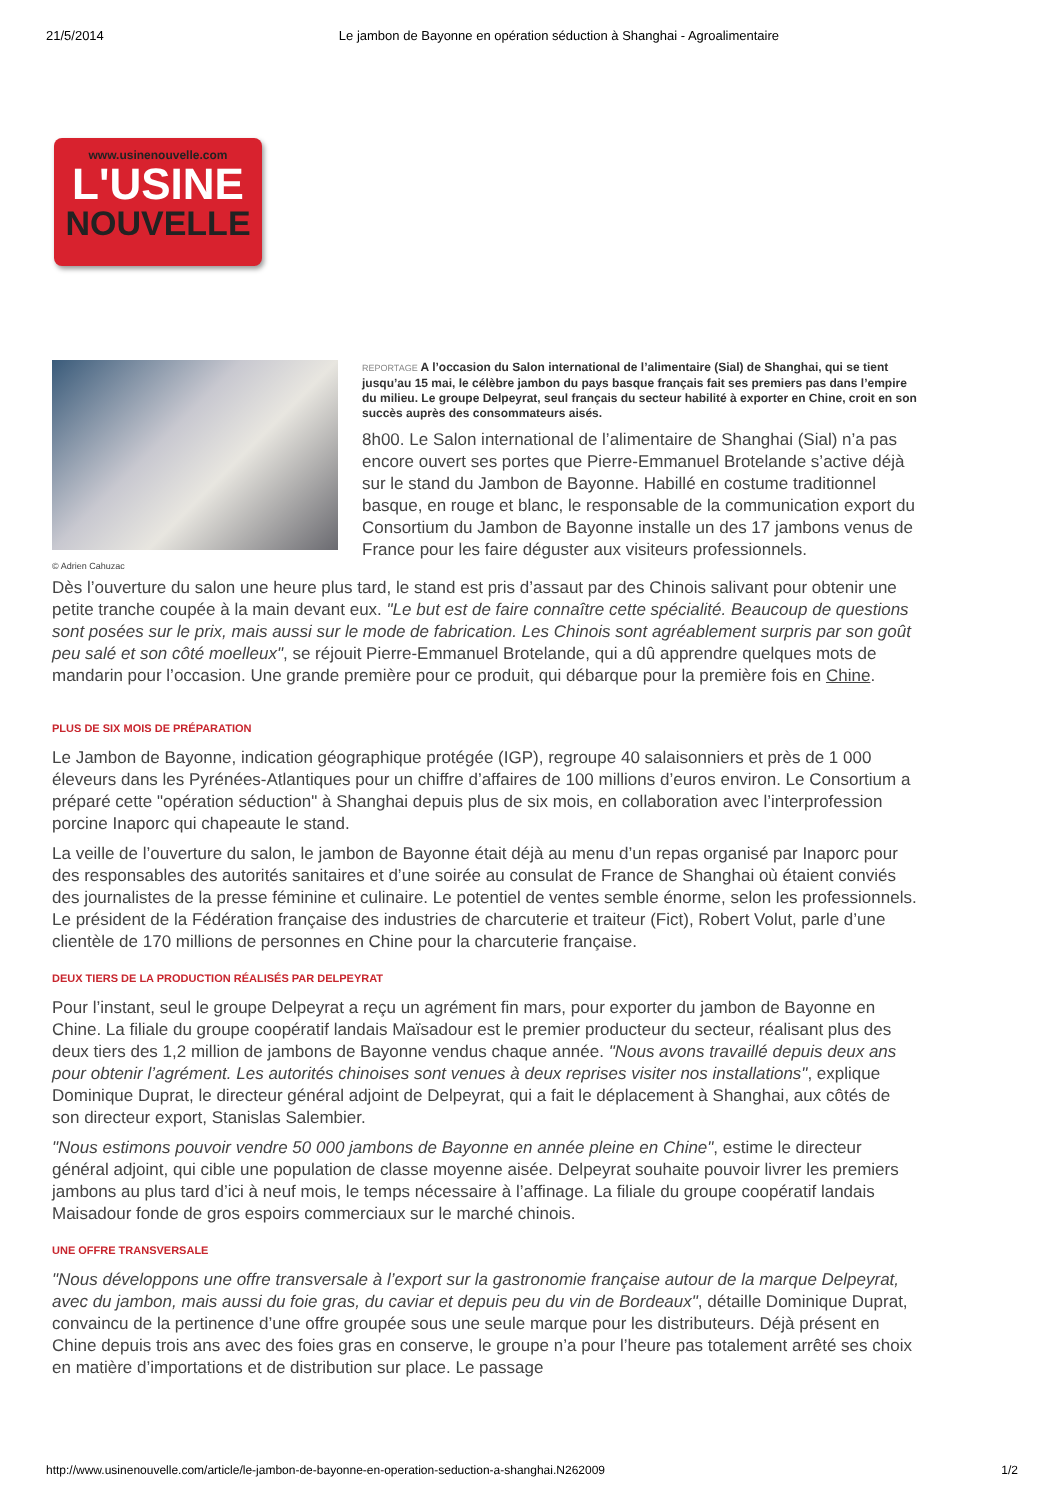21/5/2014 Le jambon de Bayonne en opération séduction à Shanghai - Agroalimentaire
www.usinenouvelle.com
L'USINE
NOUVELLE
© Adrien Cahuzac
REPORTAGE A l’occasion du Salon international de l’alimentaire (Sial) de Shanghai, qui se tient jusqu’au 15 mai, le célèbre jambon du pays basque français fait ses premiers pas dans l’empire du milieu. Le groupe Delpeyrat, seul français du secteur habilité à exporter en Chine, croit en son succès auprès des consommateurs aisés.
8h00. Le Salon international de l’alimentaire de Shanghai (Sial) n’a pas encore ouvert ses portes que Pierre-Emmanuel Brotelande s’active déjà sur le stand du Jambon de Bayonne. Habillé en costume traditionnel basque, en rouge et blanc, le responsable de la communication export du Consortium du Jambon de Bayonne installe un des 17 jambons venus de France pour les faire déguster aux visiteurs professionnels.
Dès l’ouverture du salon une heure plus tard, le stand est pris d’assaut par des Chinois salivant pour obtenir une petite tranche coupée à la main devant eux. "Le but est de faire connaître cette spécialité. Beaucoup de questions sont posées sur le prix, mais aussi sur le mode de fabrication. Les Chinois sont agréablement surpris par son goût peu salé et son côté moelleux", se réjouit Pierre-Emmanuel Brotelande, qui a dû apprendre quelques mots de mandarin pour l’occasion. Une grande première pour ce produit, qui débarque pour la première fois en Chine.
PLUS DE SIX MOIS DE PRÉPARATION
Le Jambon de Bayonne, indication géographique protégée (IGP), regroupe 40 salaisonniers et près de 1 000 éleveurs dans les Pyrénées-Atlantiques pour un chiffre d’affaires de 100 millions d’euros environ. Le Consortium a préparé cette "opération séduction" à Shanghai depuis plus de six mois, en collaboration avec l’interprofession porcine Inaporc qui chapeaute le stand.
La veille de l’ouverture du salon, le jambon de Bayonne était déjà au menu d’un repas organisé par Inaporc pour des responsables des autorités sanitaires et d’une soirée au consulat de France de Shanghai où étaient conviés des journalistes de la presse féminine et culinaire. Le potentiel de ventes semble énorme, selon les professionnels. Le président de la Fédération française des industries de charcuterie et traiteur (Fict), Robert Volut, parle d’une clientèle de 170 millions de personnes en Chine pour la charcuterie française.
DEUX TIERS DE LA PRODUCTION RÉALISÉS PAR DELPEYRAT
Pour l’instant, seul le groupe Delpeyrat a reçu un agrément fin mars, pour exporter du jambon de Bayonne en Chine. La filiale du groupe coopératif landais Maïsadour est le premier producteur du secteur, réalisant plus des deux tiers des 1,2 million de jambons de Bayonne vendus chaque année. "Nous avons travaillé depuis deux ans pour obtenir l’agrément. Les autorités chinoises sont venues à deux reprises visiter nos installations", explique Dominique Duprat, le directeur général adjoint de Delpeyrat, qui a fait le déplacement à Shanghai, aux côtés de son directeur export, Stanislas Salembier.
"Nous estimons pouvoir vendre 50 000 jambons de Bayonne en année pleine en Chine", estime le directeur général adjoint, qui cible une population de classe moyenne aisée. Delpeyrat souhaite pouvoir livrer les premiers jambons au plus tard d’ici à neuf mois, le temps nécessaire à l’affinage. La filiale du groupe coopératif landais Maisadour fonde de gros espoirs commerciaux sur le marché chinois.
UNE OFFRE TRANSVERSALE
"Nous développons une offre transversale à l’export sur la gastronomie française autour de la marque Delpeyrat, avec du jambon, mais aussi du foie gras, du caviar et depuis peu du vin de Bordeaux", détaille Dominique Duprat, convaincu de la pertinence d’une offre groupée sous une seule marque pour les distributeurs. Déjà présent en Chine depuis trois ans avec des foies gras en conserve, le groupe n’a pour l’heure pas totalement arrêté ses choix en matière d’importations et de distribution sur place. Le passage
http://www.usinenouvelle.com/article/le-jambon-de-bayonne-en-operation-seduction-a-shanghai.N262009 1/2